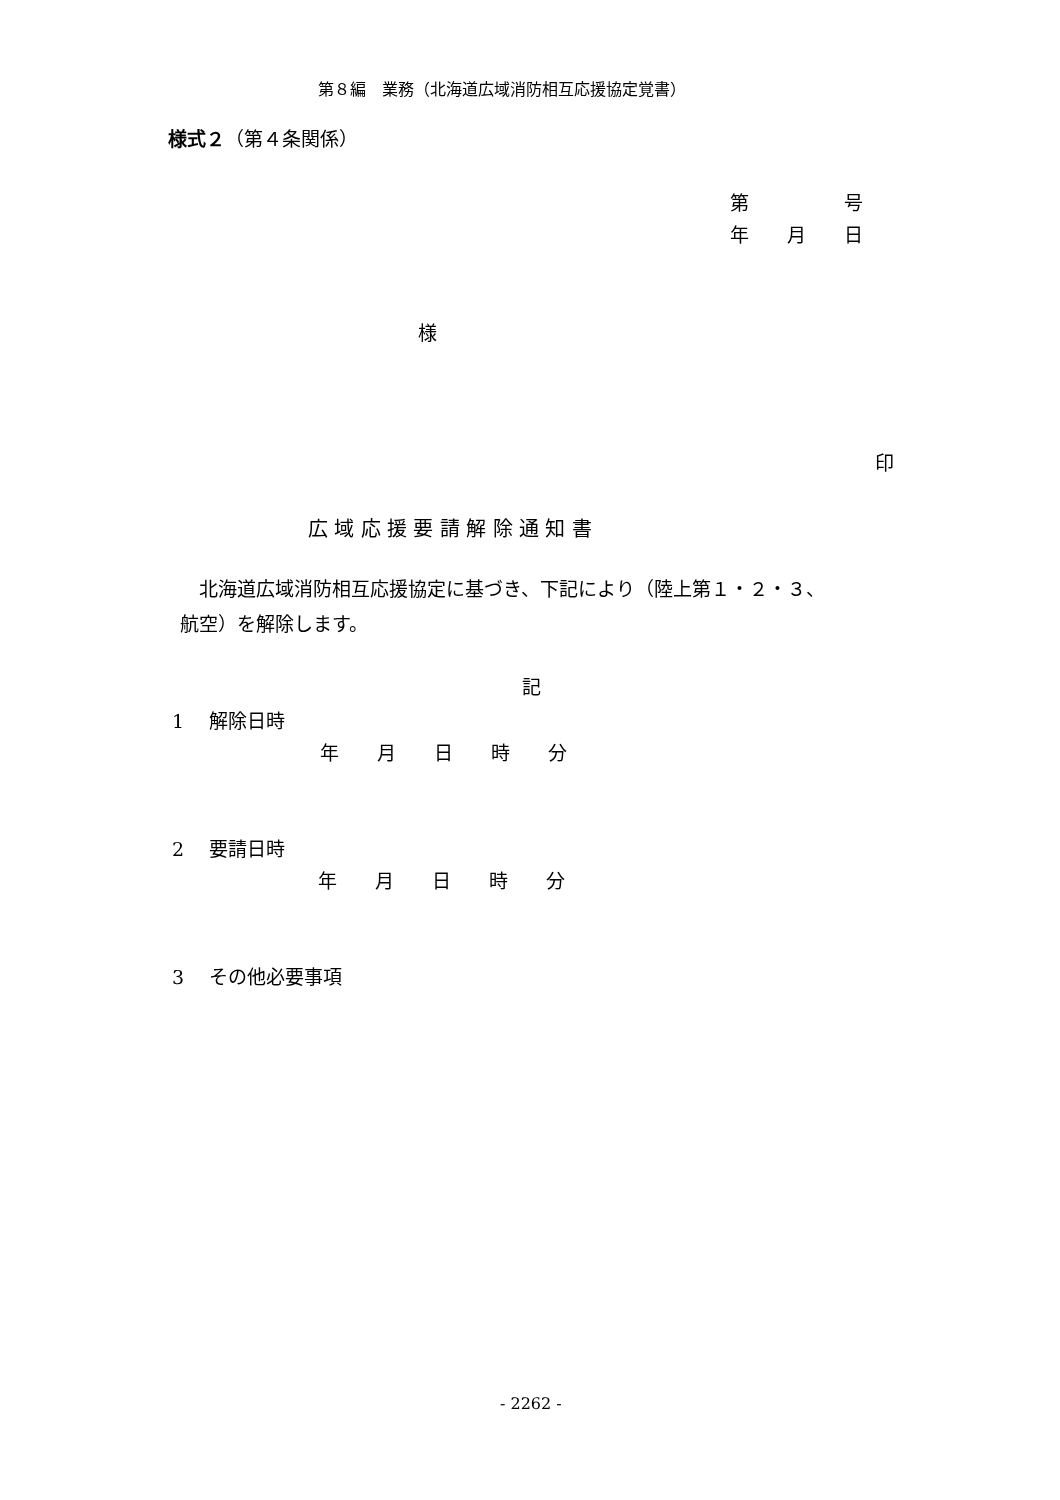第８編　業務（北海道広域消防相互応援協定覚書）
様式２（第４条関係）
第　　　　　号
年　　月　　日
様
印
広 域 応 援 要 請 解 除 通 知 書
　北海道広域消防相互応援協定に基づき、下記により（陸上第１・２・３、
航空）を解除します。
記
1　 解除日時
年　　月　　日　　時　　分
2　 要請日時
年　　月　　日　　時　　分
3　 その他必要事項
- 2262 -